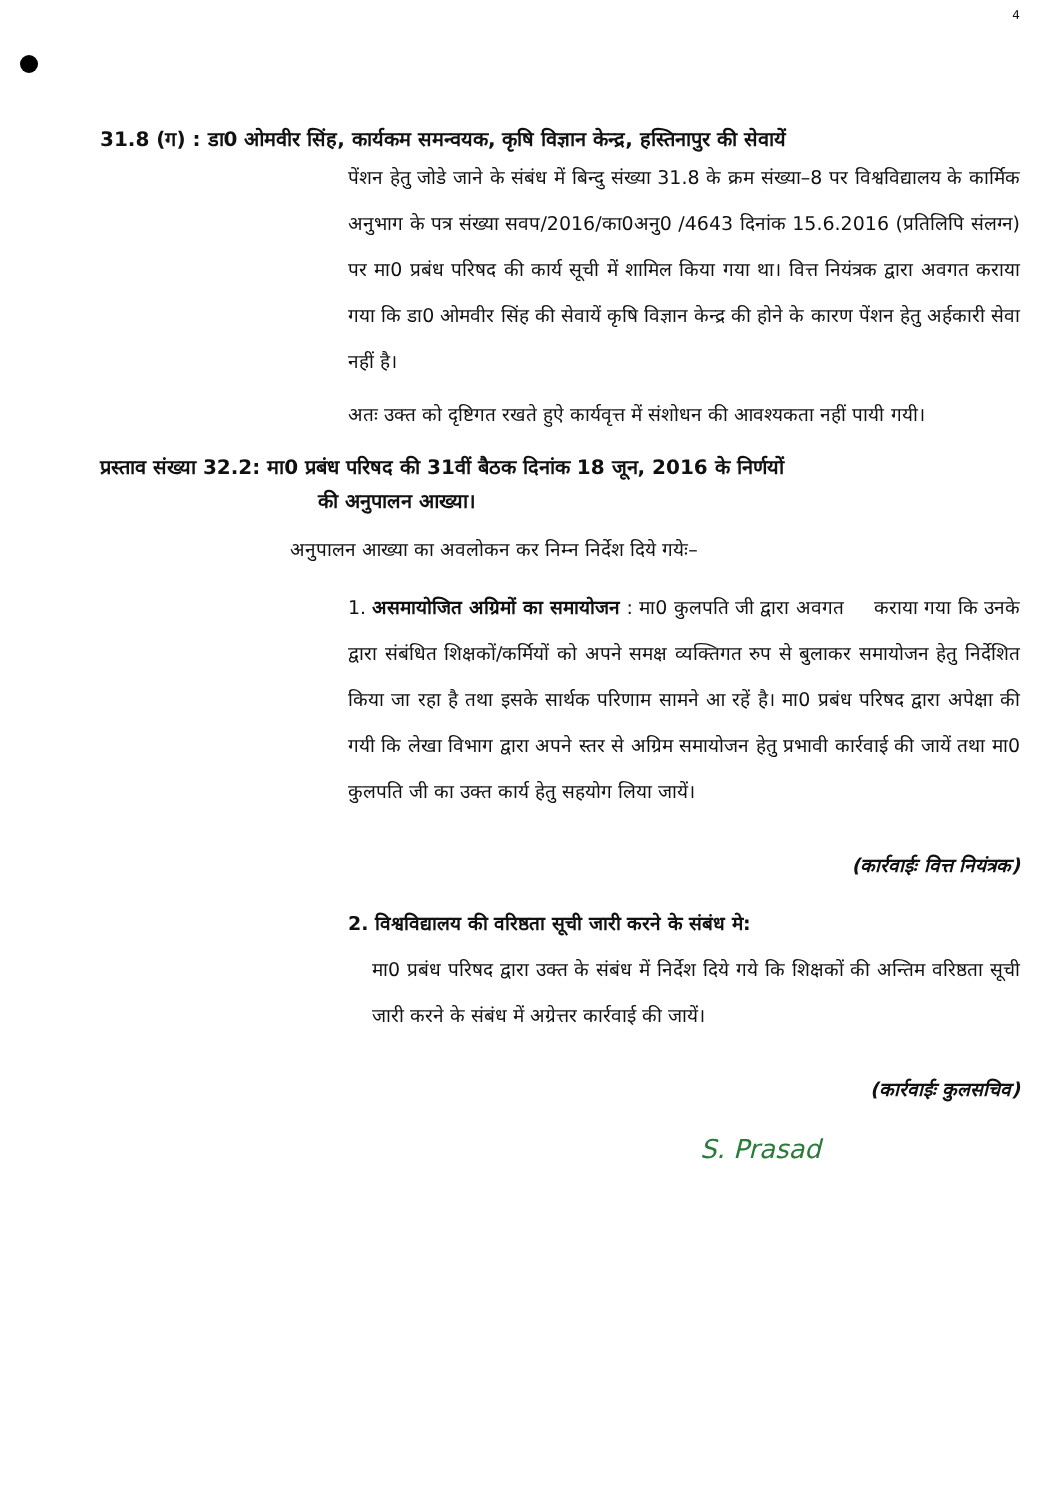4
31.8 (ग) : डा0 ओमवीर सिंह, कार्यकम समन्वयक, कृषि विज्ञान केन्द्र, हस्तिनापुर की सेवायें
पेंशन हेतु जोडे जाने के संबंध में बिन्दु संख्या 31.8 के क्रम संख्या–8 पर विश्वविद्यालय के कार्मिक अनुभाग के पत्र संख्या सवप/2016/का0अनु0 /4643 दिनांक 15.6.2016 (प्रतिलिपि संलग्न) पर मा0 प्रबंध परिषद की कार्य सूची में शामिल किया गया था। वित्त नियंत्रक द्वारा अवगत कराया गया कि डा0 ओमवीर सिंह की सेवायें कृषि विज्ञान केन्द्र की होने के कारण पेंशन हेतु अर्हकारी सेवा नहीं है।
अतः उक्त को दृष्टिगत रखते हुऐ कार्यवृत्त में संशोधन की आवश्यकता नहीं पायी गयी।
प्रस्ताव संख्या 32.2: मा0 प्रबंध परिषद की 31वीं बैठक दिनांक 18 जून, 2016 के निर्णयों
की अनुपालन आख्या।
अनुपालन आख्या का अवलोकन कर निम्न निर्देश दिये गयेः–
1. असमायोजित अग्रिमों का समायोजन : मा0 कुलपति जी द्वारा अवगत कराया गया कि उनके द्वारा संबंधित शिक्षकों/कर्मियों को अपने समक्ष व्यक्तिगत रुप से बुलाकर समायोजन हेतु निर्देशित किया जा रहा है तथा इसके सार्थक परिणाम सामने आ रहें है। मा0 प्रबंध परिषद द्वारा अपेक्षा की गयी कि लेखा विभाग द्वारा अपने स्तर से अग्रिम समायोजन हेतु प्रभावी कार्रवाई की जायें तथा मा0 कुलपति जी का उक्त कार्य हेतु सहयोग लिया जायें।
(कार्रवाईः वित्त नियंत्रक)
2. विश्वविद्यालय की वरिष्ठता सूची जारी करने के संबंध मे:
मा0 प्रबंध परिषद द्वारा उक्त के संबंध में निर्देश दिये गये कि शिक्षकों की अन्तिम वरिष्ठता सूची जारी करने के संबंध में अग्रेत्तर कार्रवाई की जायें।
(कार्रवाईः कुलसचिव)
S. Prasad